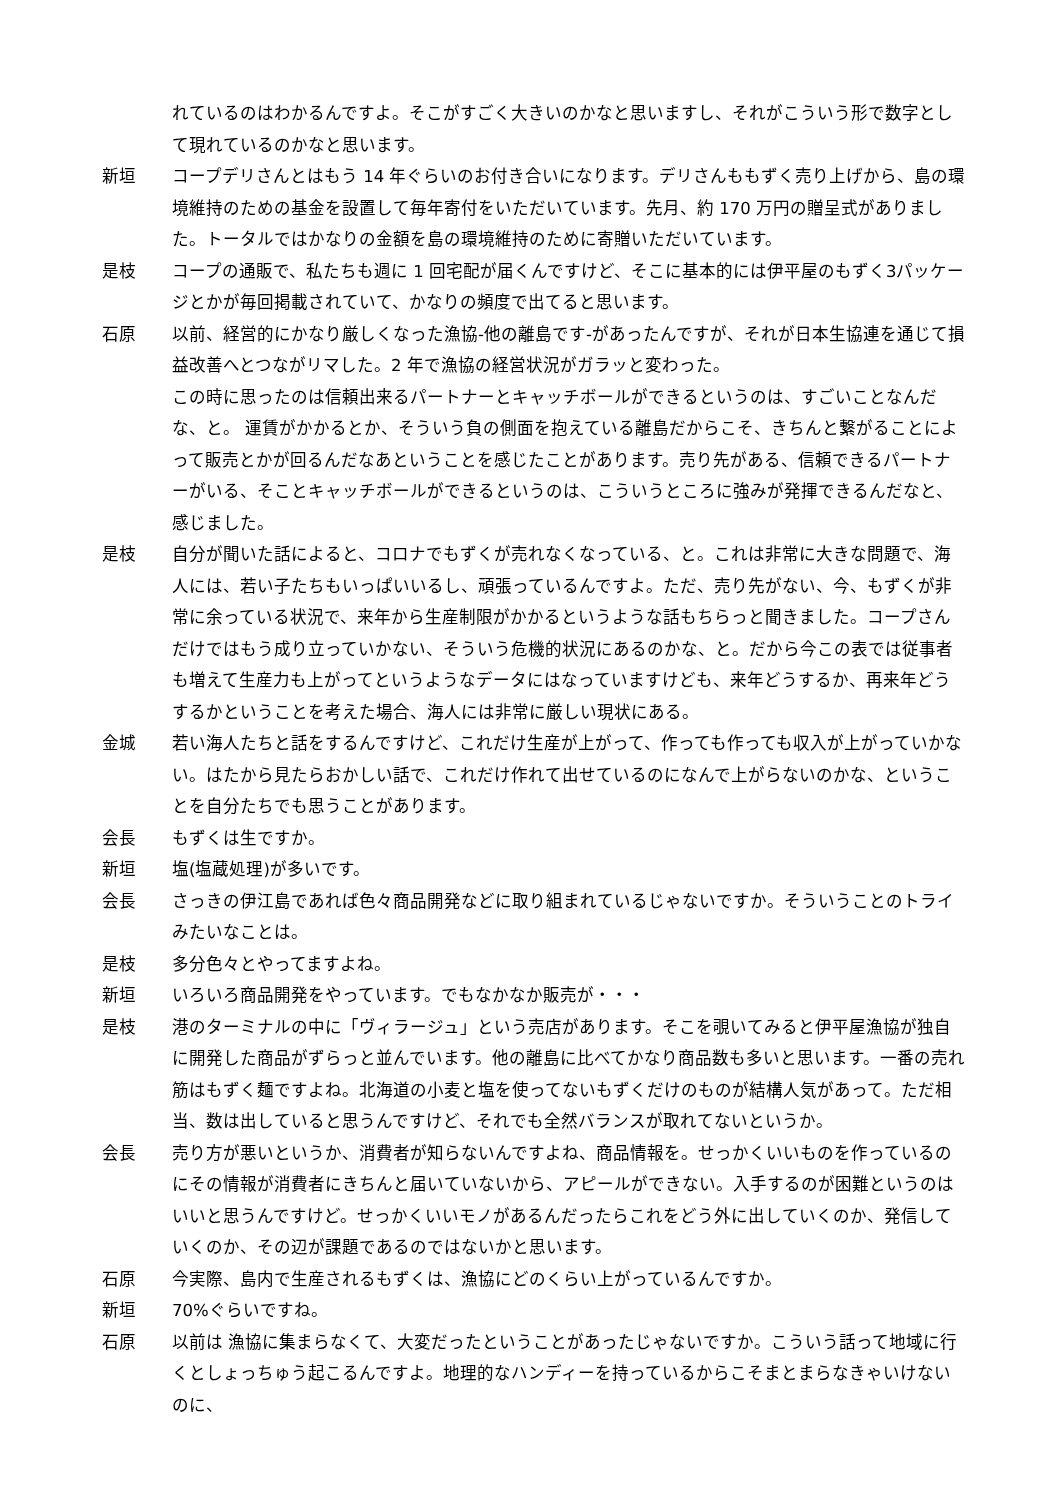れているのはわかるんですよ。そこがすごく大きいのかなと思いますし、それがこういう形で数字として現れているのかなと思います。
新垣 コープデリさんとはもう 14 年ぐらいのお付き合いになります。デリさんももずく売り上げから、島の環境維持のための基金を設置して毎年寄付をいただいています。先月、約 170 万円の贈呈式がありました。トータルではかなりの金額を島の環境維持のために寄贈いただいています。
是枝 コープの通販で、私たちも週に 1 回宅配が届くんですけど、そこに基本的には伊平屋のもずく3パッケージとかが毎回掲載されていて、かなりの頻度で出てると思います。
石原 以前、経営的にかなり厳しくなった漁協-他の離島です-があったんですが、それが日本生協連を通じて損益改善へとつながリマした。2 年で漁協の経営状況がガラッと変わった。
この時に思ったのは信頼出来るパートナーとキャッチボールができるというのは、すごいことなんだな、と。 運賃がかかるとか、そういう負の側面を抱えている離島だからこそ、きちんと繋がることによって販売とかが回るんだなあということを感じたことがあります。売り先がある、信頼できるパートナーがいる、そことキャッチボールができるというのは、こういうところに強みが発揮できるんだなと、感じました。
是枝 自分が聞いた話によると、コロナでもずくが売れなくなっている、と。これは非常に大きな問題で、海人には、若い子たちもいっぱいいるし、頑張っているんですよ。ただ、売り先がない、今、もずくが非常に余っている状況で、来年から生産制限がかかるというような話もちらっと聞きました。コープさんだけではもう成り立っていかない、そういう危機的状況にあるのかな、と。だから今この表では従事者も増えて生産力も上がってというようなデータにはなっていますけども、来年どうするか、再来年どうするかということを考えた場合、海人には非常に厳しい現状にある。
金城 若い海人たちと話をするんですけど、これだけ生産が上がって、作っても作っても収入が上がっていかない。はたから見たらおかしい話で、これだけ作れて出せているのになんで上がらないのかな、ということを自分たちでも思うことがあります。
会長 もずくは生ですか。
新垣 塩(塩蔵処理)が多いです。
会長 さっきの伊江島であれば色々商品開発などに取り組まれているじゃないですか。そういうことのトライみたいなことは。
是枝 多分色々とやってますよね。
新垣 いろいろ商品開発をやっています。でもなかなか販売が・・・
是枝 港のターミナルの中に「ヴィラージュ」という売店があります。そこを覗いてみると伊平屋漁協が独自に開発した商品がずらっと並んでいます。他の離島に比べてかなり商品数も多いと思います。一番の売れ筋はもずく麺ですよね。北海道の小麦と塩を使ってないもずくだけのものが結構人気があって。ただ相当、数は出していると思うんですけど、それでも全然バランスが取れてないというか。
会長 売り方が悪いというか、消費者が知らないんですよね、商品情報を。せっかくいいものを作っているのにその情報が消費者にきちんと届いていないから、アピールができない。入手するのが困難というのはいいと思うんですけど。せっかくいいモノがあるんだったらこれをどう外に出していくのか、発信していくのか、その辺が課題であるのではないかと思います。
石原 今実際、島内で生産されるもずくは、漁協にどのくらい上がっているんですか。
新垣 70%ぐらいですね。
石原 以前は 漁協に集まらなくて、大変だったということがあったじゃないですか。こういう話って地域に行くとしょっちゅう起こるんですよ。地理的なハンディーを持っているからこそまとまらなきゃいけないのに、